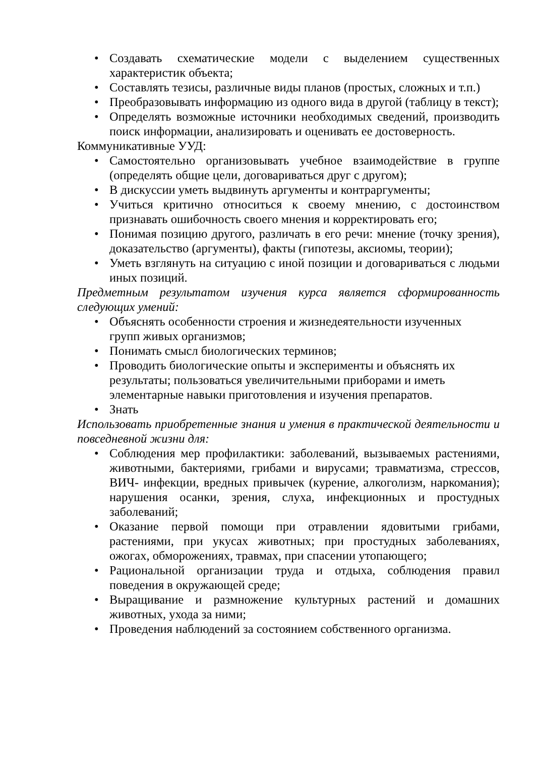• Создавать схематические модели с выделением существенных характеристик объекта;
• Составлять тезисы, различные виды планов (простых, сложных и т.п.)
• Преобразовывать информацию из одного вида в другой (таблицу в текст);
• Определять возможные источники необходимых сведений, производить поиск информации, анализировать и оценивать ее достоверность.
Коммуникативные УУД:
• Самостоятельно организовывать учебное взаимодействие в группе (определять общие цели, договариваться друг с другом);
• В дискуссии уметь выдвинуть аргументы и контраргументы;
• Учиться критично относиться к своему мнению, с достоинством признавать ошибочность своего мнения и корректировать его;
• Понимая позицию другого, различать в его речи: мнение (точку зрения), доказательство (аргументы), факты (гипотезы, аксиомы, теории);
• Уметь взглянуть на ситуацию с иной позиции и договариваться с людьми иных позиций.
Предметным результатом изучения курса является сформированность следующих умений:
• Объяснять особенности строения и жизнедеятельности изученных
групп живых организмов;
• Понимать смысл биологических терминов;
• Проводить биологические опыты и эксперименты и объяснять их
результаты; пользоваться увеличительными приборами и иметь
элементарные навыки приготовления и изучения препаратов.
• Знать
Использовать приобретенные знания и умения в практической деятельности и повседневной жизни для:
• Соблюдения мер профилактики: заболеваний, вызываемых растениями, животными, бактериями, грибами и вирусами; травматизма, стрессов, ВИЧ- инфекции, вредных привычек (курение, алкоголизм, наркомания); нарушения осанки, зрения, слуха, инфекционных и простудных заболеваний;
• Оказание первой помощи при отравлении ядовитыми грибами, растениями, при укусах животных; при простудных заболеваниях, ожогах, обморожениях, травмах, при спасении утопающего;
• Рациональной организации труда и отдыха, соблюдения правил поведения в окружающей среде;
• Выращивание и размножение культурных растений и домашних животных, ухода за ними;
• Проведения наблюдений за состоянием собственного организма.